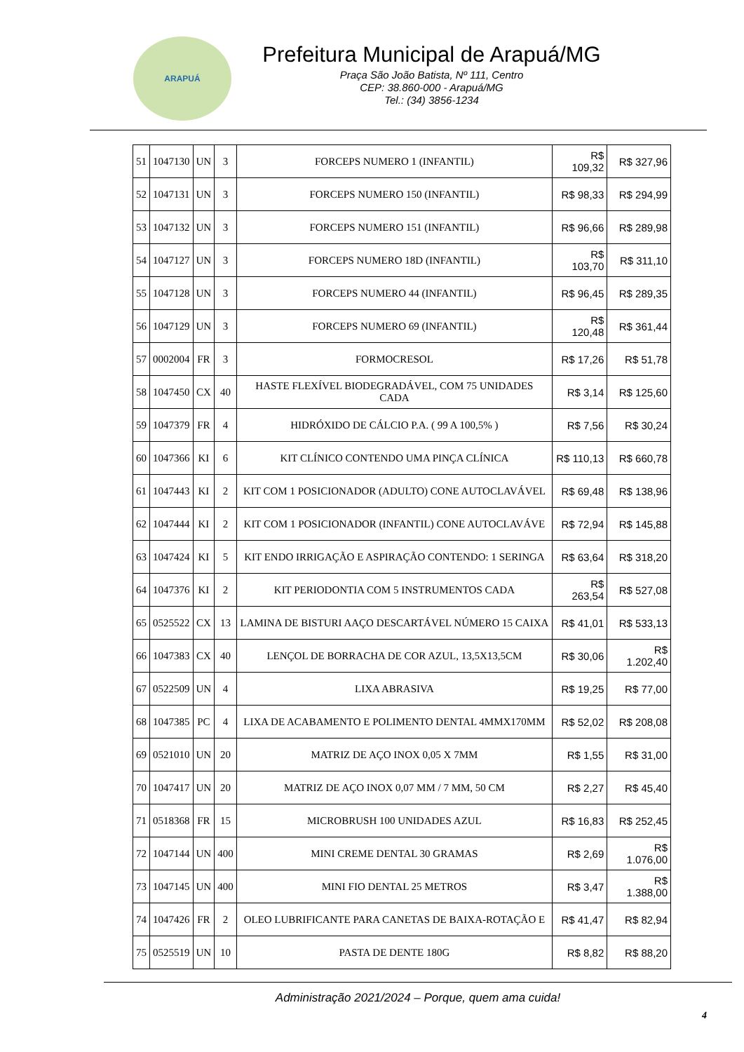ARAPUÁ
Prefeitura Municipal de Arapuá/MG
Praça São João Batista, Nº 111, Centro
CEP: 38.860-000 - Arapuá/MG
Tel.: (34) 3856-1234
| 51 | 1047130 | UN | 3 | FORCEPS NUMERO 1 (INFANTIL) | R$ 109,32 | R$ 327,96 |
| 52 | 1047131 | UN | 3 | FORCEPS NUMERO 150 (INFANTIL) | R$ 98,33 | R$ 294,99 |
| 53 | 1047132 | UN | 3 | FORCEPS NUMERO 151 (INFANTIL) | R$ 96,66 | R$ 289,98 |
| 54 | 1047127 | UN | 3 | FORCEPS NUMERO 18D (INFANTIL) | R$ 103,70 | R$ 311,10 |
| 55 | 1047128 | UN | 3 | FORCEPS NUMERO 44 (INFANTIL) | R$ 96,45 | R$ 289,35 |
| 56 | 1047129 | UN | 3 | FORCEPS NUMERO 69 (INFANTIL) | R$ 120,48 | R$ 361,44 |
| 57 | 0002004 | FR | 3 | FORMOCRESOL | R$ 17,26 | R$ 51,78 |
| 58 | 1047450 | CX | 40 | HASTE FLEXÍVEL BIODEGRADÁVEL, COM 75 UNIDADES CADA | R$ 3,14 | R$ 125,60 |
| 59 | 1047379 | FR | 4 | HIDRÓXIDO DE CÁLCIO P.A. ( 99 A 100,5% ) | R$ 7,56 | R$ 30,24 |
| 60 | 1047366 | KI | 6 | KIT CLÍNICO CONTENDO UMA PINÇA CLÍNICA | R$ 110,13 | R$ 660,78 |
| 61 | 1047443 | KI | 2 | KIT COM 1 POSICIONADOR (ADULTO) CONE AUTOCLAVÁVEL | R$ 69,48 | R$ 138,96 |
| 62 | 1047444 | KI | 2 | KIT COM 1 POSICIONADOR (INFANTIL) CONE AUTOCLAVÁVE | R$ 72,94 | R$ 145,88 |
| 63 | 1047424 | KI | 5 | KIT ENDO IRRIGAÇÃO E ASPIRAÇÃO CONTENDO: 1 SERINGA | R$ 63,64 | R$ 318,20 |
| 64 | 1047376 | KI | 2 | KIT PERIODONTIA COM 5 INSTRUMENTOS CADA | R$ 263,54 | R$ 527,08 |
| 65 | 0525522 | CX | 13 | LAMINA DE BISTURI AAÇO DESCARTÁVEL NÚMERO 15 CAIXA | R$ 41,01 | R$ 533,13 |
| 66 | 1047383 | CX | 40 | LENÇOL DE BORRACHA DE COR AZUL, 13,5X13,5CM | R$ 30,06 | R$ 1.202,40 |
| 67 | 0522509 | UN | 4 | LIXA ABRASIVA | R$ 19,25 | R$ 77,00 |
| 68 | 1047385 | PC | 4 | LIXA DE ACABAMENTO E POLIMENTO DENTAL 4MMX170MM | R$ 52,02 | R$ 208,08 |
| 69 | 0521010 | UN | 20 | MATRIZ DE AÇO INOX 0,05 X 7MM | R$ 1,55 | R$ 31,00 |
| 70 | 1047417 | UN | 20 | MATRIZ DE AÇO INOX 0,07 MM / 7 MM, 50 CM | R$ 2,27 | R$ 45,40 |
| 71 | 0518368 | FR | 15 | MICROBRUSH 100 UNIDADES AZUL | R$ 16,83 | R$ 252,45 |
| 72 | 1047144 | UN | 400 | MINI CREME DENTAL 30 GRAMAS | R$ 2,69 | R$ 1.076,00 |
| 73 | 1047145 | UN | 400 | MINI FIO DENTAL 25 METROS | R$ 3,47 | R$ 1.388,00 |
| 74 | 1047426 | FR | 2 | OLEO LUBRIFICANTE PARA CANETAS DE BAIXA-ROTAÇÃO E | R$ 41,47 | R$ 82,94 |
| 75 | 0525519 | UN | 10 | PASTA DE DENTE 180G | R$ 8,82 | R$ 88,20 |
Administração 2021/2024 – Porque, quem ama cuida!
4